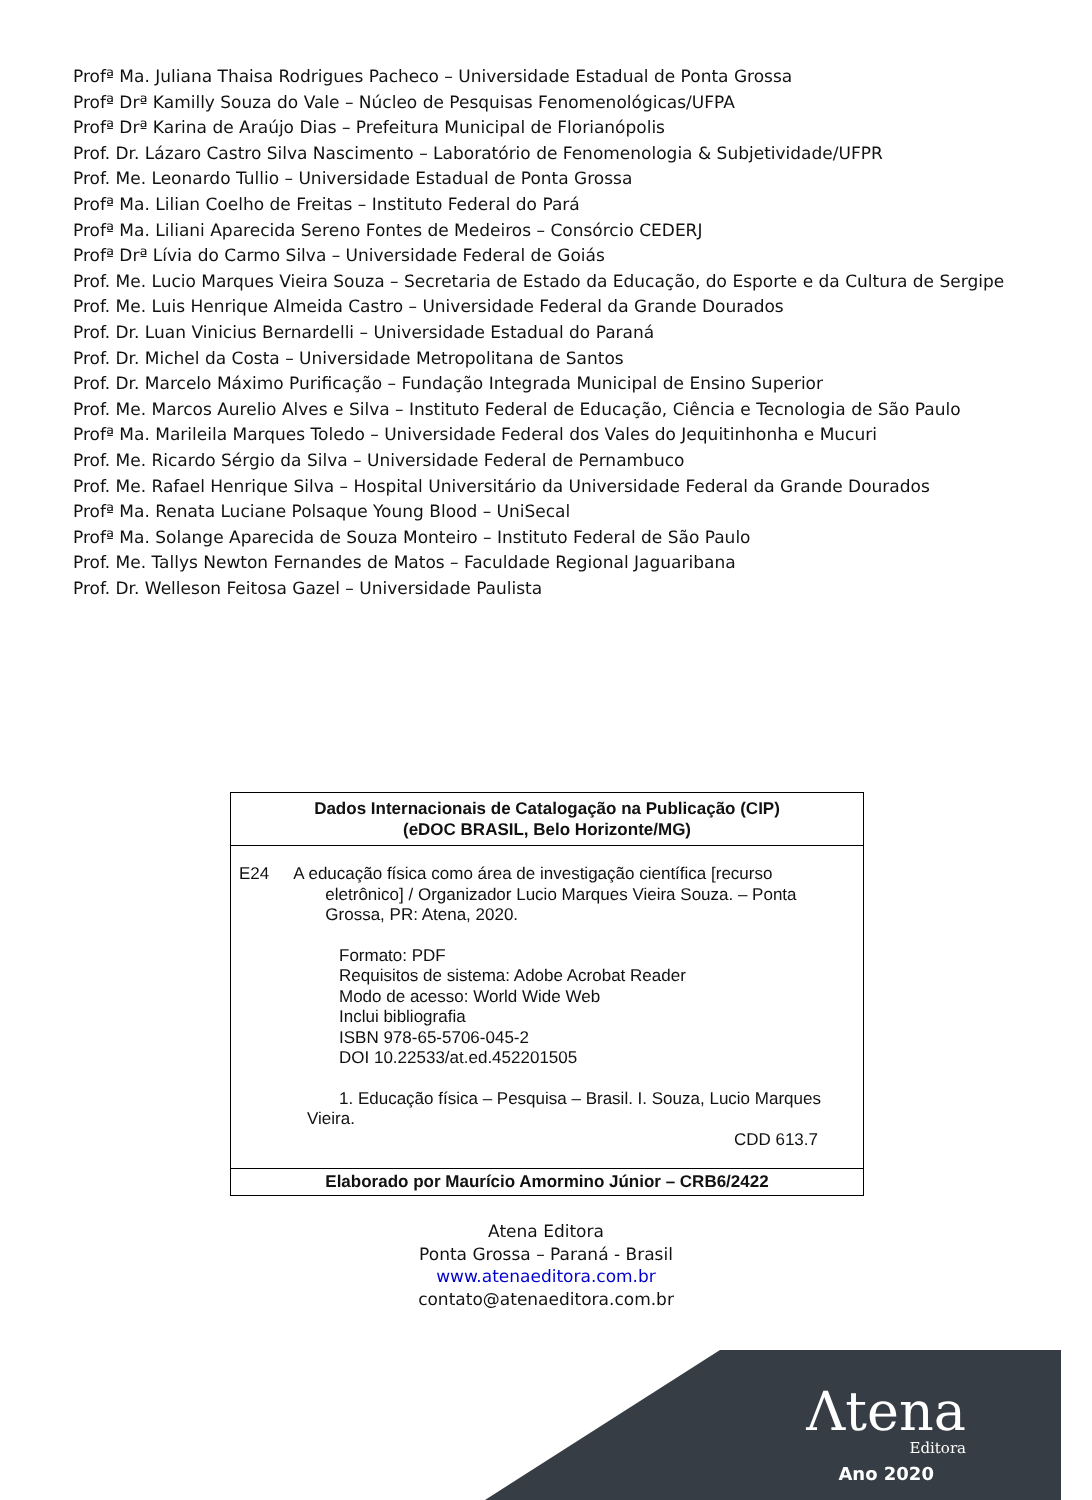Profª Ma. Juliana Thaisa Rodrigues Pacheco – Universidade Estadual de Ponta Grossa
Profª Drª Kamilly Souza do Vale – Núcleo de Pesquisas Fenomenológicas/UFPA
Profª Drª Karina de Araújo Dias – Prefeitura Municipal de Florianópolis
Prof. Dr. Lázaro Castro Silva Nascimento – Laboratório de Fenomenologia & Subjetividade/UFPR
Prof. Me. Leonardo Tullio – Universidade Estadual de Ponta Grossa
Profª Ma. Lilian Coelho de Freitas – Instituto Federal do Pará
Profª Ma. Liliani Aparecida Sereno Fontes de Medeiros – Consórcio CEDERJ
Profª Drª Lívia do Carmo Silva – Universidade Federal de Goiás
Prof. Me. Lucio Marques Vieira Souza – Secretaria de Estado da Educação, do Esporte e da Cultura de Sergipe
Prof. Me. Luis Henrique Almeida Castro – Universidade Federal da Grande Dourados
Prof. Dr. Luan Vinicius Bernardelli – Universidade Estadual do Paraná
Prof. Dr. Michel da Costa – Universidade Metropolitana de Santos
Prof. Dr. Marcelo Máximo Purificação – Fundação Integrada Municipal de Ensino Superior
Prof. Me. Marcos Aurelio Alves e Silva – Instituto Federal de Educação, Ciência e Tecnologia de São Paulo
Profª Ma. Marileila Marques Toledo – Universidade Federal dos Vales do Jequitinhonha e Mucuri
Prof. Me. Ricardo Sérgio da Silva – Universidade Federal de Pernambuco
Prof. Me. Rafael Henrique Silva – Hospital Universitário da Universidade Federal da Grande Dourados
Profª Ma. Renata Luciane Polsaque Young Blood – UniSecal
Profª Ma. Solange Aparecida de Souza Monteiro – Instituto Federal de São Paulo
Prof. Me. Tallys Newton Fernandes de Matos – Faculdade Regional Jaguaribana
Prof. Dr. Welleson Feitosa Gazel – Universidade Paulista
Dados Internacionais de Catalogação na Publicação (CIP)
(eDOC BRASIL, Belo Horizonte/MG)
E24 A educação física como área de investigação científica [recurso
eletrônico] / Organizador Lucio Marques Vieira Souza. – Ponta Grossa, PR: Atena, 2020.
Formato: PDF
Requisitos de sistema: Adobe Acrobat Reader
Modo de acesso: World Wide Web
Inclui bibliografia
ISBN 978-65-5706-045-2
DOI 10.22533/at.ed.452201505
1. Educação física – Pesquisa – Brasil. I. Souza, Lucio Marques Vieira.
CDD 613.7
Elaborado por Maurício Amormino Júnior – CRB6/2422
Atena Editora
Ponta Grossa – Paraná - Brasil
www.atenaeditora.com.br
contato@atenaeditora.com.br
Λtena
Editora
Ano 2020